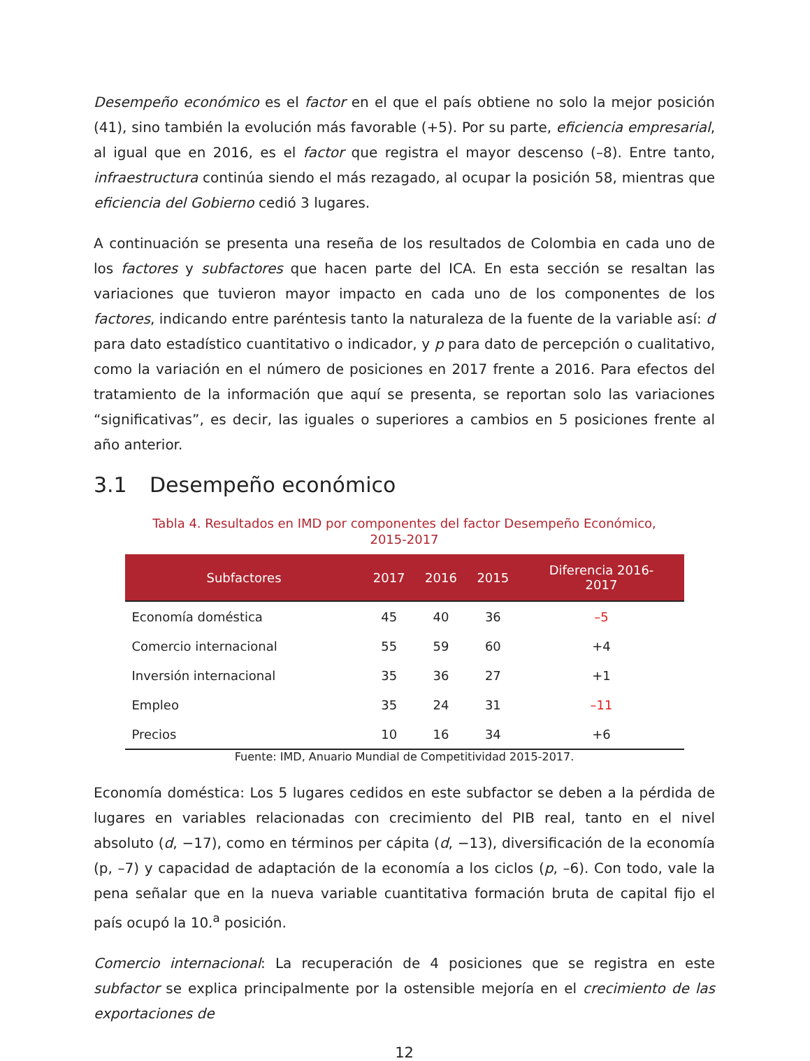Desempeño económico es el factor en el que el país obtiene no solo la mejor posición (41), sino también la evolución más favorable (+5). Por su parte, eficiencia empresarial, al igual que en 2016, es el factor que registra el mayor descenso (–8). Entre tanto, infraestructura continúa siendo el más rezagado, al ocupar la posición 58, mientras que eficiencia del Gobierno cedió 3 lugares.
A continuación se presenta una reseña de los resultados de Colombia en cada uno de los factores y subfactores que hacen parte del ICA. En esta sección se resaltan las variaciones que tuvieron mayor impacto en cada uno de los componentes de los factores, indicando entre paréntesis tanto la naturaleza de la fuente de la variable así: d para dato estadístico cuantitativo o indicador, y p para dato de percepción o cualitativo, como la variación en el número de posiciones en 2017 frente a 2016. Para efectos del tratamiento de la información que aquí se presenta, se reportan solo las variaciones “significativas”, es decir, las iguales o superiores a cambios en 5 posiciones frente al año anterior.
3.1 Desempeño económico
Tabla 4. Resultados en IMD por componentes del factor Desempeño Económico,
2015-2017
| Subfactores | 2017 | 2016 | 2015 | Diferencia 2016- 2017 |
| --- | --- | --- | --- | --- |
| Economía doméstica | 45 | 40 | 36 | –5 |
| Comercio internacional | 55 | 59 | 60 | +4 |
| Inversión internacional | 35 | 36 | 27 | +1 |
| Empleo | 35 | 24 | 31 | –11 |
| Precios | 10 | 16 | 34 | +6 |
Fuente: IMD, Anuario Mundial de Competitividad 2015-2017.
Economía doméstica: Los 5 lugares cedidos en este subfactor se deben a la pérdida de lugares en variables relacionadas con crecimiento del PIB real, tanto en el nivel absoluto (d, −17), como en términos per cápita (d, −13), diversificación de la economía (p, –7) y capacidad de adaptación de la economía a los ciclos (p, –6). Con todo, vale la pena señalar que en la nueva variable cuantitativa formación bruta de capital fijo el país ocupó la 10.<sup>a</sup> posición.
Comercio internacional: La recuperación de 4 posiciones que se registra en este subfactor se explica principalmente por la ostensible mejoría en el crecimiento de las exportaciones de
12